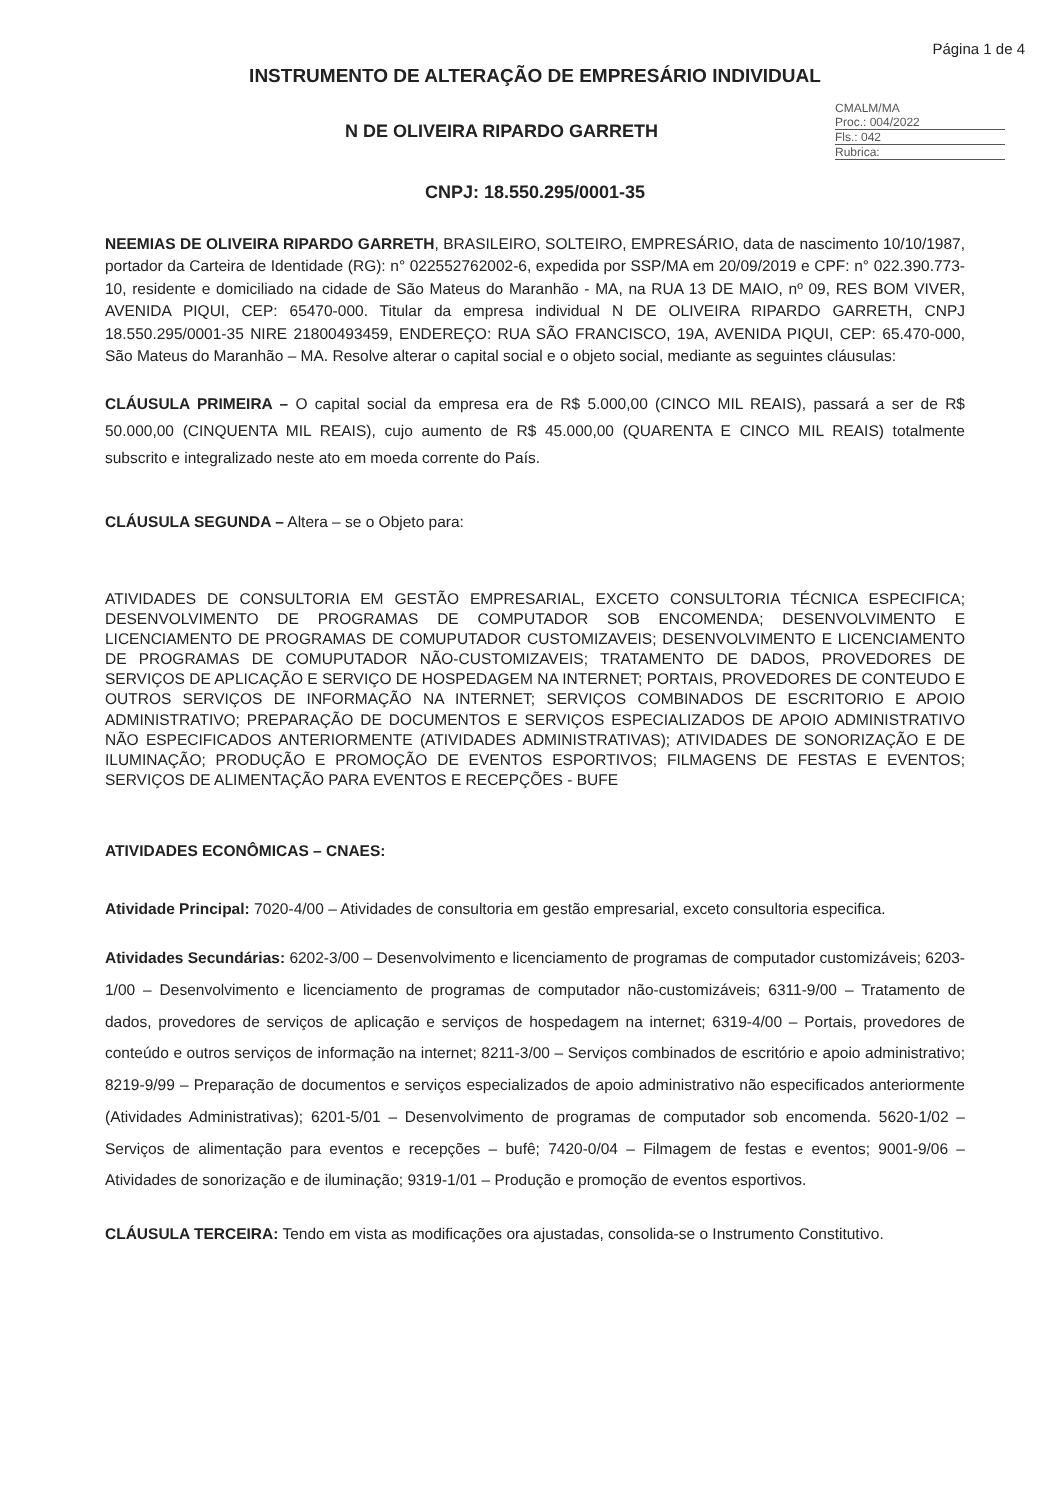Página 1 de 4
INSTRUMENTO DE ALTERAÇÃO DE EMPRESÁRIO INDIVIDUAL
N DE OLIVEIRA RIPARDO GARRETH
CMALM/MA
Proc.: 004/2022
Fls.: 042
Rubrica:
CNPJ: 18.550.295/0001-35
NEEMIAS DE OLIVEIRA RIPARDO GARRETH, BRASILEIRO, SOLTEIRO, EMPRESÁRIO, data de nascimento 10/10/1987, portador da Carteira de Identidade (RG): n° 022552762002-6, expedida por SSP/MA em 20/09/2019 e CPF: n° 022.390.773-10, residente e domiciliado na cidade de São Mateus do Maranhão - MA, na RUA 13 DE MAIO, nº 09, RES BOM VIVER, AVENIDA PIQUI, CEP: 65470-000. Titular da empresa individual N DE OLIVEIRA RIPARDO GARRETH, CNPJ 18.550.295/0001-35 NIRE 21800493459, ENDEREÇO: RUA SÃO FRANCISCO, 19A, AVENIDA PIQUI, CEP: 65.470-000, São Mateus do Maranhão – MA. Resolve alterar o capital social e o objeto social, mediante as seguintes cláusulas:
CLÁUSULA PRIMEIRA – O capital social da empresa era de R$ 5.000,00 (CINCO MIL REAIS), passará a ser de R$ 50.000,00 (CINQUENTA MIL REAIS), cujo aumento de R$ 45.000,00 (QUARENTA E CINCO MIL REAIS) totalmente subscrito e integralizado neste ato em moeda corrente do País.
CLÁUSULA SEGUNDA – Altera – se o Objeto para:
ATIVIDADES DE CONSULTORIA EM GESTÃO EMPRESARIAL, EXCETO CONSULTORIA TÉCNICA ESPECIFICA; DESENVOLVIMENTO DE PROGRAMAS DE COMPUTADOR SOB ENCOMENDA; DESENVOLVIMENTO E LICENCIAMENTO DE PROGRAMAS DE COMUPUTADOR CUSTOMIZAVEIS; DESENVOLVIMENTO E LICENCIAMENTO DE PROGRAMAS DE COMUPUTADOR NÃO-CUSTOMIZAVEIS; TRATAMENTO DE DADOS, PROVEDORES DE SERVIÇOS DE APLICAÇÃO E SERVIÇO DE HOSPEDAGEM NA INTERNET; PORTAIS, PROVEDORES DE CONTEUDO E OUTROS SERVIÇOS DE INFORMAÇÃO NA INTERNET; SERVIÇOS COMBINADOS DE ESCRITORIO E APOIO ADMINISTRATIVO; PREPARAÇÃO DE DOCUMENTOS E SERVIÇOS ESPECIALIZADOS DE APOIO ADMINISTRATIVO NÃO ESPECIFICADOS ANTERIORMENTE (ATIVIDADES ADMINISTRATIVAS); ATIVIDADES DE SONORIZAÇÃO E DE ILUMINAÇÃO; PRODUÇÃO E PROMOÇÃO DE EVENTOS ESPORTIVOS; FILMAGENS DE FESTAS E EVENTOS; SERVIÇOS DE ALIMENTAÇÃO PARA EVENTOS E RECEPÇÕES - BUFE
ATIVIDADES ECONÔMICAS – CNAES:
Atividade Principal: 7020-4/00 – Atividades de consultoria em gestão empresarial, exceto consultoria especifica.
Atividades Secundárias: 6202-3/00 – Desenvolvimento e licenciamento de programas de computador customizáveis; 6203-1/00 – Desenvolvimento e licenciamento de programas de computador não-customizáveis; 6311-9/00 – Tratamento de dados, provedores de serviços de aplicação e serviços de hospedagem na internet; 6319-4/00 – Portais, provedores de conteúdo e outros serviços de informação na internet; 8211-3/00 – Serviços combinados de escritório e apoio administrativo; 8219-9/99 – Preparação de documentos e serviços especializados de apoio administrativo não especificados anteriormente (Atividades Administrativas); 6201-5/01 – Desenvolvimento de programas de computador sob encomenda. 5620-1/02 – Serviços de alimentação para eventos e recepções – bufê; 7420-0/04 – Filmagem de festas e eventos; 9001-9/06 – Atividades de sonorização e de iluminação; 9319-1/01 – Produção e promoção de eventos esportivos.
CLÁUSULA TERCEIRA: Tendo em vista as modificações ora ajustadas, consolida-se o Instrumento Constitutivo.